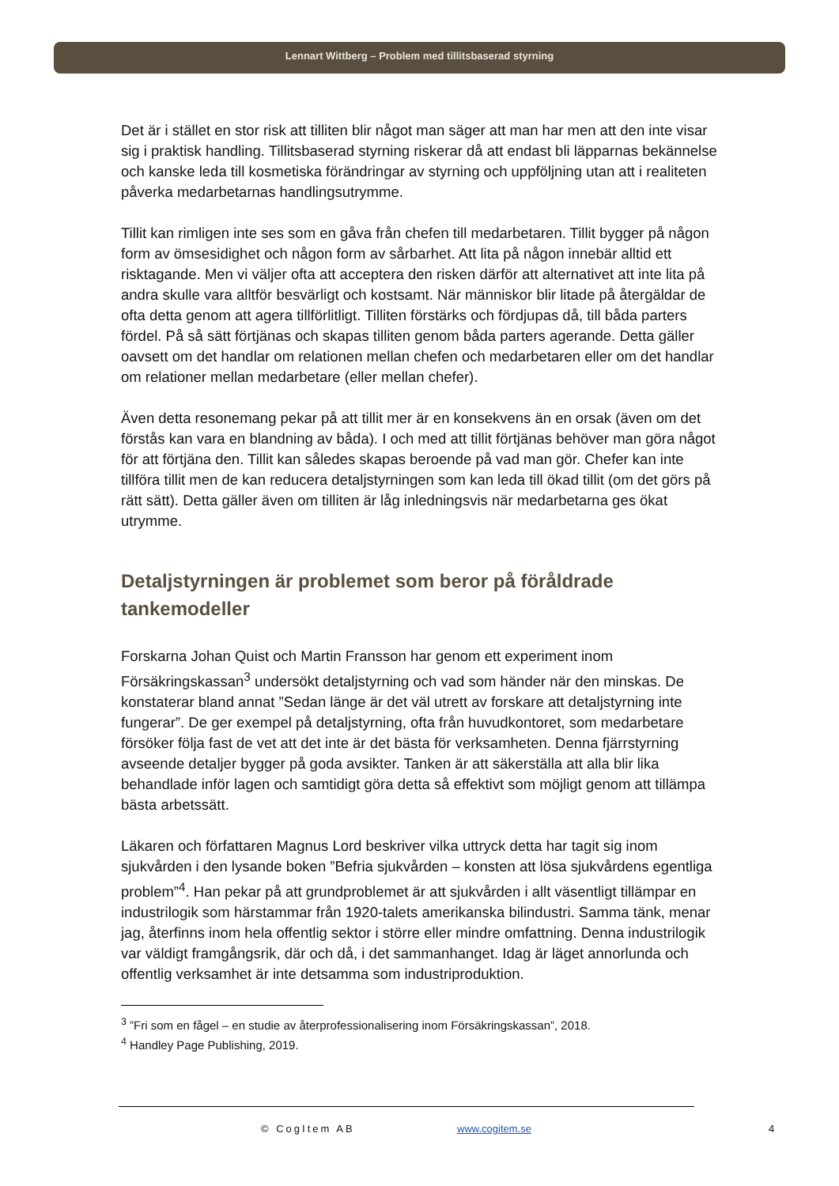Lennart Wittberg – Problem med tillitsbaserad styrning
Det är i stället en stor risk att tilliten blir något man säger att man har men att den inte visar sig i praktisk handling. Tillitsbaserad styrning riskerar då att endast bli läpparnas bekännelse och kanske leda till kosmetiska förändringar av styrning och uppföljning utan att i realiteten påverka medarbetarnas handlingsutrymme.
Tillit kan rimligen inte ses som en gåva från chefen till medarbetaren. Tillit bygger på någon form av ömsesidighet och någon form av sårbarhet. Att lita på någon innebär alltid ett risktagande. Men vi väljer ofta att acceptera den risken därför att alternativet att inte lita på andra skulle vara alltför besvärligt och kostsamt. När människor blir litade på återgäldar de ofta detta genom att agera tillförlitligt. Tilliten förstärks och fördjupas då, till båda parters fördel. På så sätt förtjänas och skapas tilliten genom båda parters agerande. Detta gäller oavsett om det handlar om relationen mellan chefen och medarbetaren eller om det handlar om relationer mellan medarbetare (eller mellan chefer).
Även detta resonemang pekar på att tillit mer är en konsekvens än en orsak (även om det förstås kan vara en blandning av båda). I och med att tillit förtjänas behöver man göra något för att förtjäna den. Tillit kan således skapas beroende på vad man gör. Chefer kan inte tillföra tillit men de kan reducera detaljstyrningen som kan leda till ökad tillit (om det görs på rätt sätt). Detta gäller även om tilliten är låg inledningsvis när medarbetarna ges ökat utrymme.
Detaljstyrningen är problemet som beror på föråldrade tankemodeller
Forskarna Johan Quist och Martin Fransson har genom ett experiment inom Försäkringskassan<sup>3</sup> undersökt detaljstyrning och vad som händer när den minskas. De konstaterar bland annat ”Sedan länge är det väl utrett av forskare att detaljstyrning inte fungerar”. De ger exempel på detaljstyrning, ofta från huvudkontoret, som medarbetare försöker följa fast de vet att det inte är det bästa för verksamheten. Denna fjärrstyrning avseende detaljer bygger på goda avsikter. Tanken är att säkerställa att alla blir lika behandlade inför lagen och samtidigt göra detta så effektivt som möjligt genom att tillämpa bästa arbetssätt.
Läkaren och författaren Magnus Lord beskriver vilka uttryck detta har tagit sig inom sjukvården i den lysande boken ”Befria sjukvården – konsten att lösa sjukvårdens egentliga problem”<sup>4</sup>. Han pekar på att grundproblemet är att sjukvården i allt väsentligt tillämpar en industrilogik som härstammar från 1920-talets amerikanska bilindustri. Samma tänk, menar jag, återfinns inom hela offentlig sektor i större eller mindre omfattning. Denna industrilogik var väldigt framgångsrik, där och då, i det sammanhanget. Idag är läget annorlunda och offentlig verksamhet är inte detsamma som industriproduktion.
<sup>3</sup> ”Fri som en fågel – en studie av återprofessionalisering inom Försäkringskassan”, 2018.
<sup>4</sup> Handley Page Publishing, 2019.
© CogItem AB www.cogitem.se 4